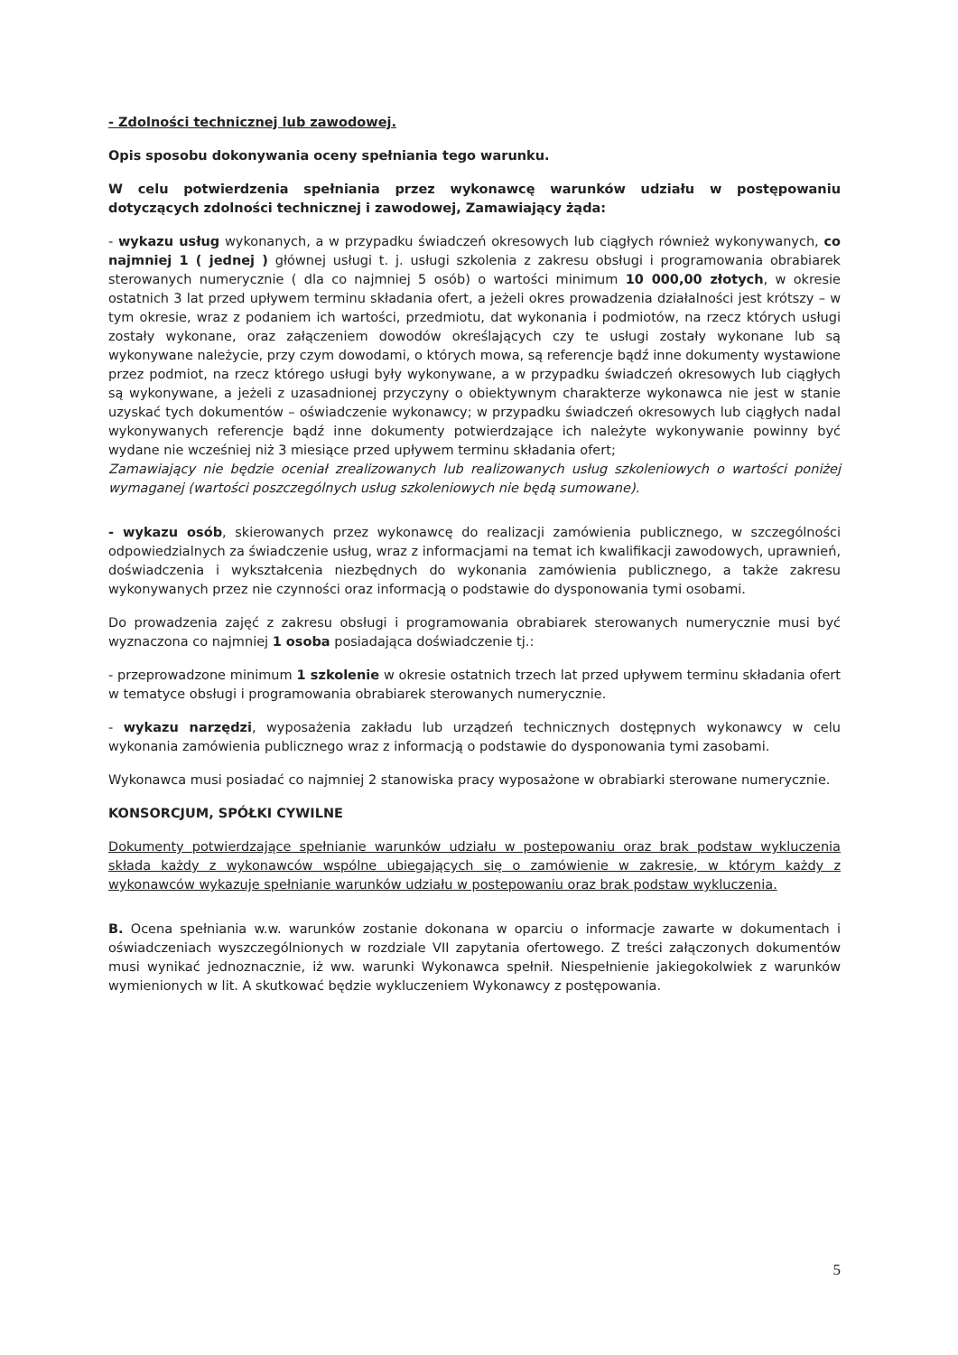- Zdolności technicznej lub zawodowej.
Opis sposobu dokonywania oceny spełniania tego warunku.
W celu potwierdzenia spełniania przez wykonawcę warunków udziału w postępowaniu dotyczących zdolności technicznej i zawodowej, Zamawiający żąda:
- wykazu usług wykonanych, a w przypadku świadczeń okresowych lub ciągłych również wykonywanych, co najmniej 1 ( jednej ) głównej usługi t. j. usługi szkolenia z zakresu obsługi i programowania obrabiarek sterowanych numerycznie ( dla co najmniej 5 osób) o wartości minimum 10 000,00 złotych, w okresie ostatnich 3 lat przed upływem terminu składania ofert, a jeżeli okres prowadzenia działalności jest krótszy – w tym okresie, wraz z podaniem ich wartości, przedmiotu, dat wykonania i podmiotów, na rzecz których usługi zostały wykonane, oraz załączeniem dowodów określających czy te usługi zostały wykonane lub są wykonywane należycie, przy czym dowodami, o których mowa, są referencje bądź inne dokumenty wystawione przez podmiot, na rzecz którego usługi były wykonywane, a w przypadku świadczeń okresowych lub ciągłych są wykonywane, a jeżeli z uzasadnionej przyczyny o obiektywnym charakterze wykonawca nie jest w stanie uzyskać tych dokumentów – oświadczenie wykonawcy; w przypadku świadczeń okresowych lub ciągłych nadal wykonywanych referencje bądź inne dokumenty potwierdzające ich należyte wykonywanie powinny być wydane nie wcześniej niż 3 miesiące przed upływem terminu składania ofert;
Zamawiający nie będzie oceniał zrealizowanych lub realizowanych usług szkoleniowych o wartości poniżej wymaganej (wartości poszczególnych usług szkoleniowych nie będą sumowane).
- wykazu osób, skierowanych przez wykonawcę do realizacji zamówienia publicznego, w szczególności odpowiedzialnych za świadczenie usług, wraz z informacjami na temat ich kwalifikacji zawodowych, uprawnień, doświadczenia i wykształcenia niezbędnych do wykonania zamówienia publicznego, a także zakresu wykonywanych przez nie czynności oraz informacją o podstawie do dysponowania tymi osobami.
Do prowadzenia zajęć z zakresu obsługi i programowania obrabiarek sterowanych numerycznie musi być wyznaczona co najmniej 1 osoba posiadająca doświadczenie tj.:
- przeprowadzone minimum 1 szkolenie w okresie ostatnich trzech lat przed upływem terminu składania ofert w tematyce obsługi i programowania obrabiarek sterowanych numerycznie.
- wykazu narzędzi, wyposażenia zakładu lub urządzeń technicznych dostępnych wykonawcy w celu wykonania zamówienia publicznego wraz z informacją o podstawie do dysponowania tymi zasobami.
Wykonawca musi posiadać co najmniej 2 stanowiska pracy wyposażone w obrabiarki sterowane numerycznie.
KONSORCJUM, SPÓŁKI CYWILNE
Dokumenty potwierdzające spełnianie warunków udziału w postepowaniu oraz brak podstaw wykluczenia składa każdy z wykonawców wspólne ubiegających się o zamówienie w zakresie, w którym każdy z wykonawców wykazuje spełnianie warunków udziału w postepowaniu oraz brak podstaw wykluczenia.
B. Ocena spełniania w.w. warunków zostanie dokonana w oparciu o informacje zawarte w dokumentach i oświadczeniach wyszczególnionych w rozdziale VII zapytania ofertowego. Z treści załączonych dokumentów musi wynikać jednoznacznie, iż ww. warunki Wykonawca spełnił. Niespełnienie jakiegokolwiek z warunków wymienionych w lit. A skutkować będzie wykluczeniem Wykonawcy z postępowania.
5